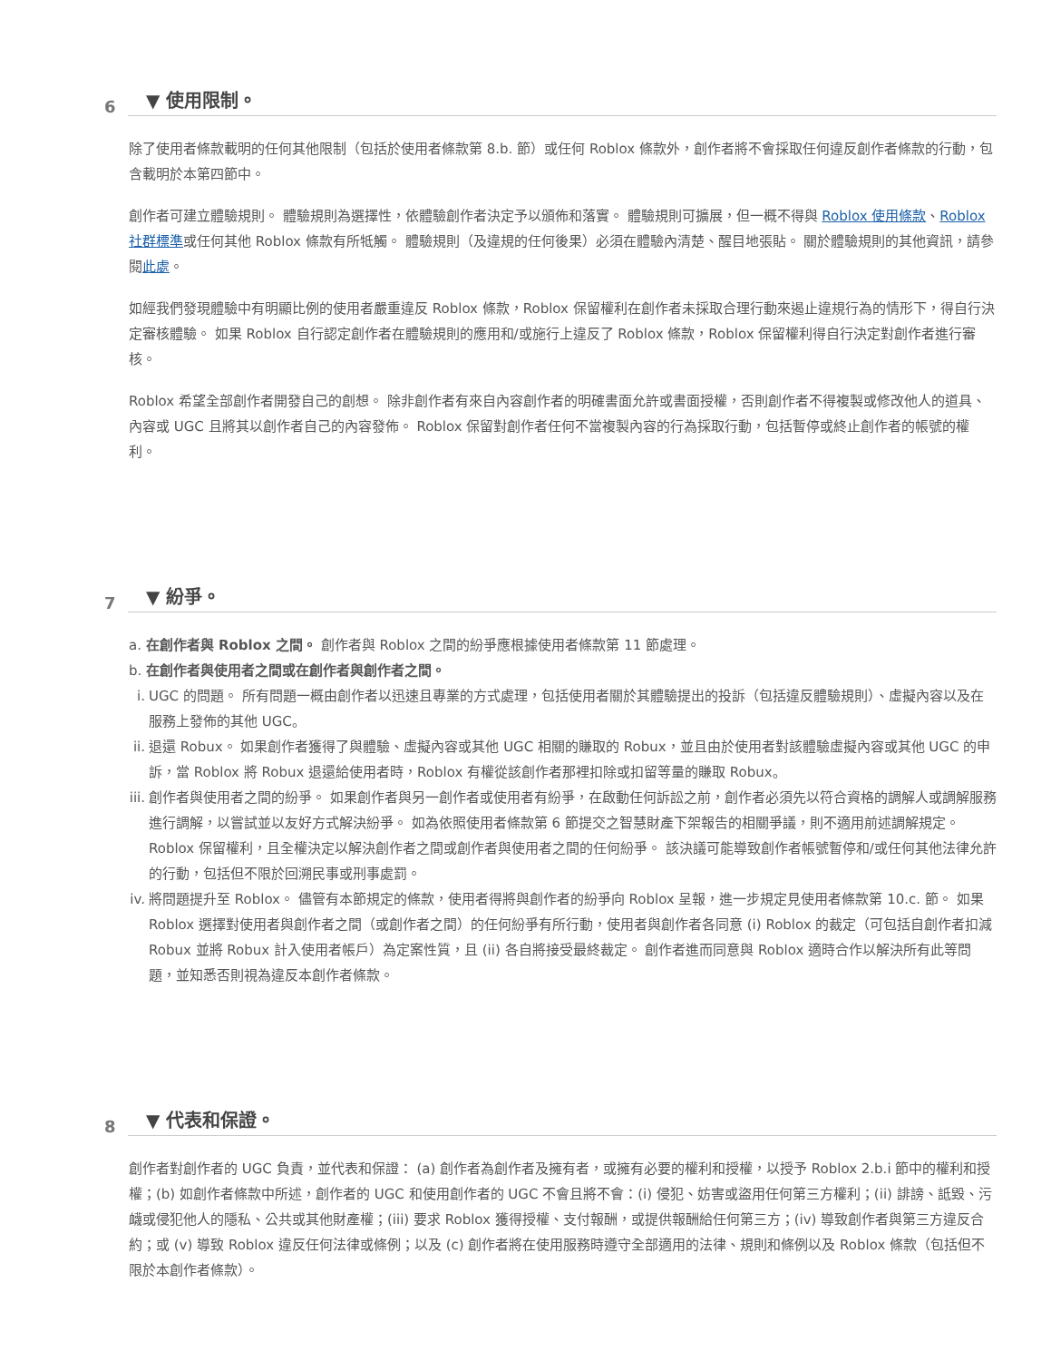6 ▼ 使用限制。
除了使用者條款載明的任何其他限制（包括於使用者條款第 8.b. 節）或任何 Roblox 條款外，創作者將不會採取任何違反創作者條款的行動，包含載明於本第四節中。
創作者可建立體驗規則。 體驗規則為選擇性，依體驗創作者決定予以頒佈和落實。 體驗規則可擴展，但一概不得與 Roblox 使用條款、Roblox 社群標準或任何其他 Roblox 條款有所牴觸。 體驗規則（及違規的任何後果）必須在體驗內清楚、醒目地張貼。 關於體驗規則的其他資訊，請參閱此處。
如經我們發現體驗中有明顯比例的使用者嚴重違反 Roblox 條款，Roblox 保留權利在創作者未採取合理行動來遏止違規行為的情形下，得自行決定審核體驗。 如果 Roblox 自行認定創作者在體驗規則的應用和/或施行上違反了 Roblox 條款，Roblox 保留權利得自行決定對創作者進行審核。
Roblox 希望全部創作者開發自己的創想。 除非創作者有來自內容創作者的明確書面允許或書面授權，否則創作者不得複製或修改他人的道具、內容或 UGC 且將其以創作者自己的內容發佈。 Roblox 保留對創作者任何不當複製內容的行為採取行動，包括暫停或終止創作者的帳號的權利。
7 ▼ 紛爭。
a. 在創作者與 Roblox 之間。 創作者與 Roblox 之間的紛爭應根據使用者條款第 11 節處理。
b. 在創作者與使用者之間或在創作者與創作者之間。
i. UGC 的問題。 所有問題一概由創作者以迅速且專業的方式處理，包括使用者關於其體驗提出的投訴（包括違反體驗規則）、虛擬內容以及在服務上發佈的其他 UGC。
ii. 退還 Robux。 如果創作者獲得了與體驗、虛擬內容或其他 UGC 相關的賺取的 Robux，並且由於使用者對該體驗虛擬內容或其他 UGC 的申訴，當 Roblox 將 Robux 退還給使用者時，Roblox 有權從該創作者那裡扣除或扣留等量的賺取 Robux。
iii. 創作者與使用者之間的紛爭。 如果創作者與另一創作者或使用者有紛爭，在啟動任何訴訟之前，創作者必須先以符合資格的調解人或調解服務進行調解，以嘗試並以友好方式解決紛爭。 如為依照使用者條款第 6 節提交之智慧財產下架報告的相關爭議，則不適用前述調解規定。 Roblox 保留權利，且全權決定以解決創作者之間或創作者與使用者之間的任何紛爭。 該決議可能導致創作者帳號暫停和/或任何其他法律允許的行動，包括但不限於回溯民事或刑事處罰。
iv. 將問題提升至 Roblox。 儘管有本節規定的條款，使用者得將與創作者的紛爭向 Roblox 呈報，進一步規定見使用者條款第 10.c. 節。 如果 Roblox 選擇對使用者與創作者之間（或創作者之間）的任何紛爭有所行動，使用者與創作者各同意 (i) Roblox 的裁定（可包括自創作者扣減 Robux 並將 Robux 計入使用者帳戶）為定案性質，且 (ii) 各自將接受最終裁定。 創作者進而同意與 Roblox 適時合作以解決所有此等問題，並知悉否則視為違反本創作者條款。
8 ▼ 代表和保證。
創作者對創作者的 UGC 負責，並代表和保證： (a) 創作者為創作者及擁有者，或擁有必要的權利和授權，以授予 Roblox 2.b.i 節中的權利和授權；(b) 如創作者條款中所述，創作者的 UGC 和使用創作者的 UGC 不會且將不會：(i) 侵犯、妨害或盜用任何第三方權利；(ii) 誹謗、詆毀、污衊或侵犯他人的隱私、公共或其他財產權；(iii) 要求 Roblox 獲得授權、支付報酬，或提供報酬給任何第三方；(iv) 導致創作者與第三方違反合約；或 (v) 導致 Roblox 違反任何法律或條例；以及 (c) 創作者將在使用服務時遵守全部適用的法律、規則和條例以及 Roblox 條款（包括但不限於本創作者條款）。